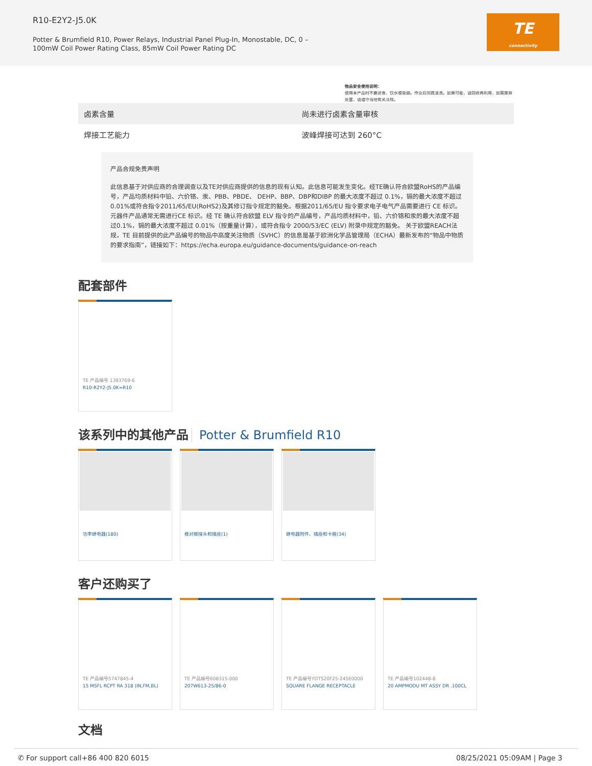R10-E2Y2-J5.0K
Potter & Brumfield R10, Power Relays, Industrial Panel Plug-In, Monostable, DC, 0 –
100mW Coil Power Rating Class, 85mW Coil Power Rating DC
TE
connectivity
物品安全使用说明：
使用本产品时不要进食、饮水或吸烟。作业后彻底清洗。如果可能，请回收再利用，如需废弃处置，请遵守当地有关法规。
| 卤素含量 | 尚未进行卤素含量审核 |
| 焊接工艺能力 | 波峰焊接可达到 260°C |
产品合规免责声明
此信息基于对供应商的合理调查以及TE对供应商提供的信息的现有认知。此信息可能发生变化。经TE确认符合欧盟RoHS的产品编号，产品均质材料中铅、六价铬、汞、PBB、PBDE、 DEHP、BBP、DBP和DIBP 的最大浓度不超过 0.1%，镉的最大浓度不超过 0.01%或符合指令2011/65/EU(RoHS2)及其修订指令规定的豁免。根据2011/65/EU 指令要求电子电气产品需要进行 CE 标识。元器件产品通常无需进行CE 标识。经 TE 确认符合欧盟 ELV 指令的产品编号，产品均质材料中，铅、六价铬和汞的最大浓度不超过0.1%，镉的最大浓度不超过 0.01%（按重量计算），或符合指令 2000/53/EC (ELV) 附录中规定的豁免。 关于欧盟REACH法规，TE 目前提供的此产品编号的物品中高度关注物质（SVHC）的信息是基于欧洲化学品管理局（ECHA）最新发布的“物品中物质的要求指南”，链接如下：https://echa.europa.eu/guidance-documents/guidance-on-reach
配套部件
TE 产品编号 1393769-6
R10-R2Y2-J5.0K=R10
该系列中的其他产品 Potter & Brumfield R10
功率继电器(180) 板对板接头和插座(1) 继电器附件、插座和卡箍(34)
客户还购买了
TE 产品编号5747845-4
15 MSFL RCPT RA 318 (IN,FM,BL)
TE 产品编号608315-000
207W613-25/86-0
TE 产品编号YDTS20F25-24SE0000
SQUARE FLANGE RECEPTACLE
TE 产品编号102448-8
20 AMPMODU MT ASSY DR .100CL
文档
✆ For support call+86 400 820 6015 08/25/2021 05:09AM | Page 3